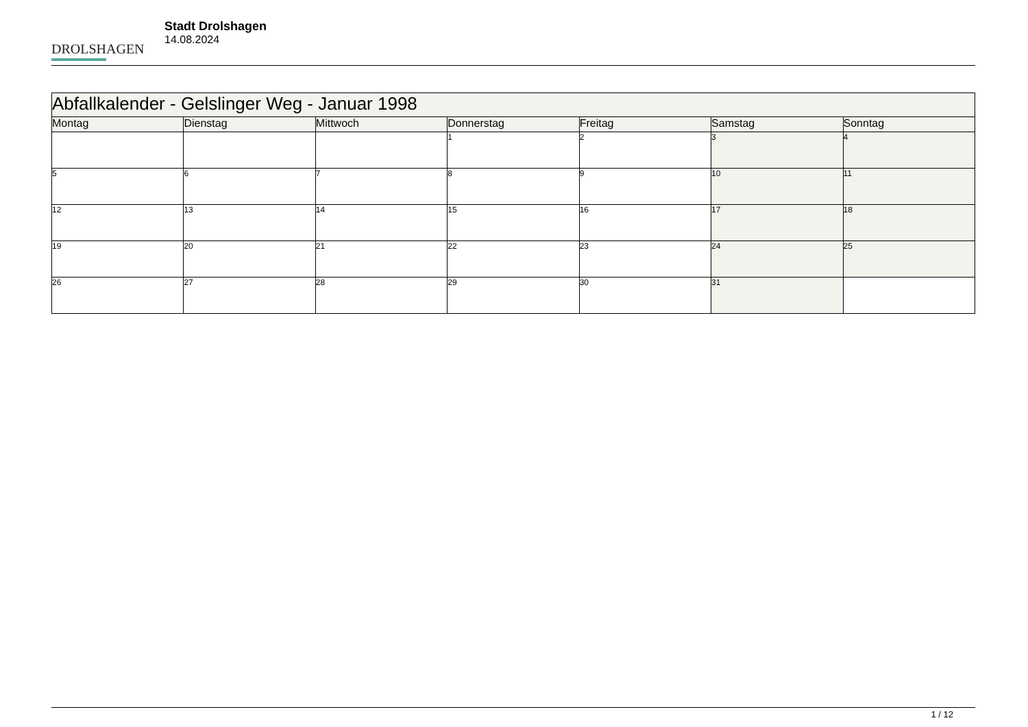DROLSHAGEN
Stadt Drolshagen
14.08.2024
| Abfallkalender - Gelslinger Weg - Januar 1998 | | | | | | |
| Montag | Dienstag | Mittwoch | Donnerstag | Freitag | Samstag | Sonntag |
| | | | 1 | 2 | 3 | 4 |
| 5 | 6 | 7 | 8 | 9 | 10 | 11 |
| 12 | 13 | 14 | 15 | 16 | 17 | 18 |
| 19 | 20 | 21 | 22 | 23 | 24 | 25 |
| 26 | 27 | 28 | 29 | 30 | 31 | |
1 / 12